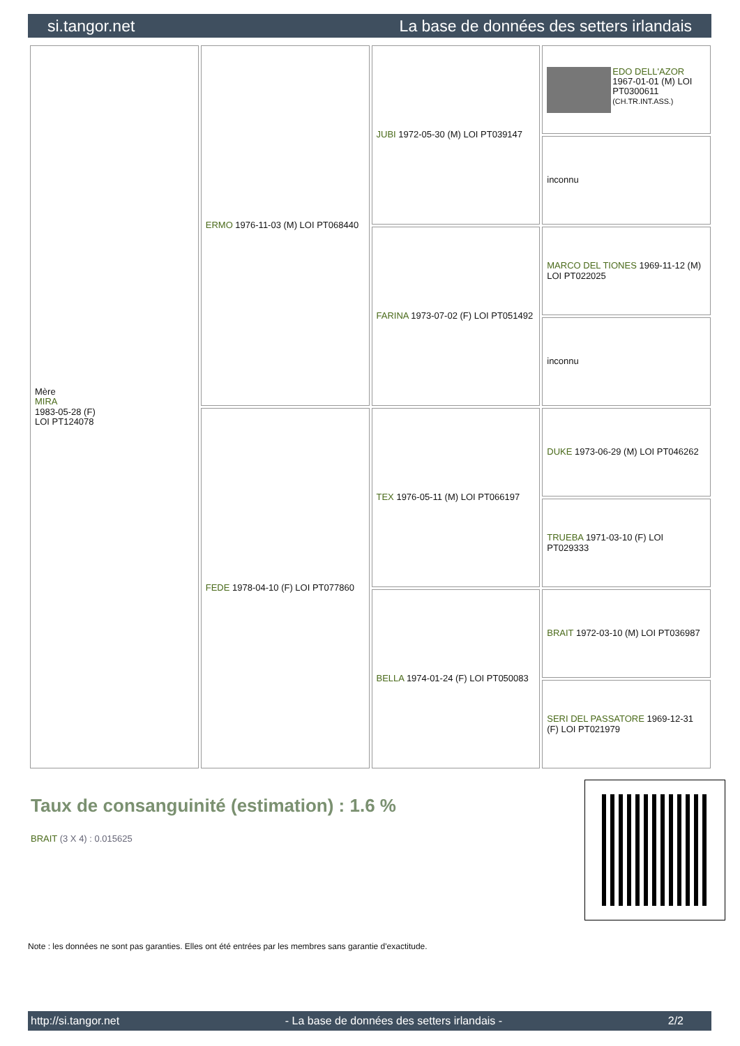si.tangor.net La base de données des setters irlandais
| Mère MIRA 1983-05-28 (F) LOI PT124078 | ERMO 1976-11-03 (M) LOI PT068440 | JUBI 1972-05-30 (M) LOI PT039147 | EDO DELL'AZOR 1967-01-01 (M) LOI PT0300611 (CH.TR.INT.ASS.) |
| | | | inconnu |
| | | FARINA 1973-07-02 (F) LOI PT051492 | MARCO DEL TIONES 1969-11-12 (M) LOI PT022025 |
| | | | inconnu |
| | FEDE 1978-04-10 (F) LOI PT077860 | TEX 1976-05-11 (M) LOI PT066197 | DUKE 1973-06-29 (M) LOI PT046262 |
| | | | TRUEBA 1971-03-10 (F) LOI PT029333 |
| | | BELLA 1974-01-24 (F) LOI PT050083 | BRAIT 1972-03-10 (M) LOI PT036987 |
| | | | SERI DEL PASSATORE 1969-12-31 (F) LOI PT021979 |
Taux de consanguinité (estimation) : 1.6 %
BRAIT (3 X 4) : 0.015625
Note : les données ne sont pas garanties. Elles ont été entrées par les membres sans garantie d'exactitude.
http://si.tangor.net - La base de données des setters irlandais - 2/2